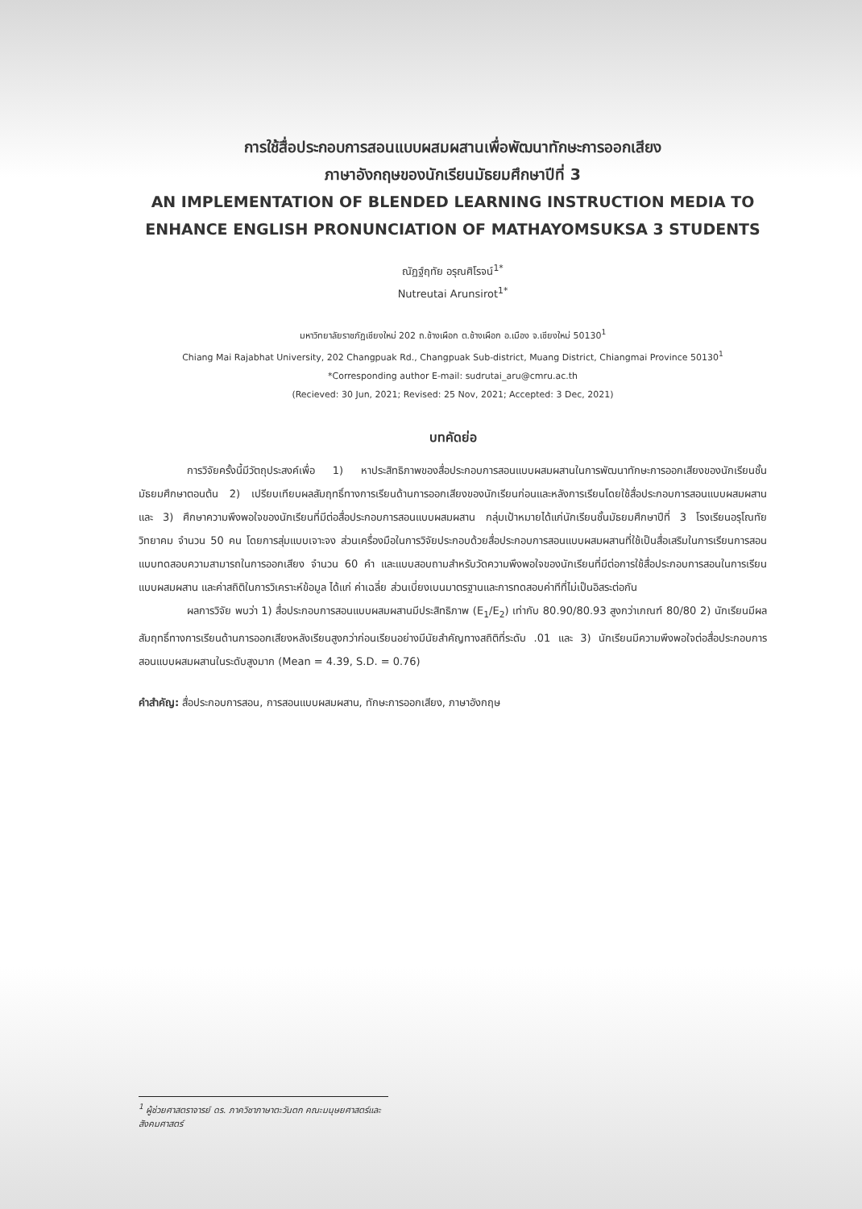การใช้สื่อประกอบการสอนแบบผสมผสานเพื่อพัฒนาทักษะการออกเสียง
ภาษาอังกฤษของนักเรียนมัธยมศึกษาปีที่ 3
AN IMPLEMENTATION OF BLENDED LEARNING INSTRUCTION MEDIA TO
ENHANCE ENGLISH PRONUNCIATION OF MATHAYOMSUKSA 3 STUDENTS
ณัฏฐ์ฤทัย อรุณศิโรจน์<sup>1*</sup>
Nutreutai Arunsirot<sup>1*</sup>
มหาวิทยาลัยราชภัฏเชียงใหม่ 202 ถ.ช้างเผือก ต.ช้างเผือก อ.เมือง จ.เชียงใหม่ 50130<sup>1</sup>
Chiang Mai Rajabhat University, 202 Changpuak Rd., Changpuak Sub-district, Muang District, Chiangmai Province 50130<sup>1</sup>
*Corresponding author E-mail: sudrutai_aru@cmru.ac.th
(Recieved: 30 Jun, 2021; Revised: 25 Nov, 2021; Accepted: 3 Dec, 2021)
บทคัดย่อ
การวิจัยครั้งนี้มีวัตถุประสงค์เพื่อ 1) หาประสิทธิภาพของสื่อประกอบการสอนแบบผสมผสานในการพัฒนาทักษะการออกเสียงของนักเรียนชั้นมัธยมศึกษาตอนต้น 2) เปรียบเทียบผลสัมฤทธิ์ทางการเรียนด้านการออกเสียงของนักเรียนก่อนและหลังการเรียนโดยใช้สื่อประกอบการสอนแบบผสมผสาน และ 3) ศึกษาความพึงพอใจของนักเรียนที่มีต่อสื่อประกอบการสอนแบบผสมผสาน กลุ่มเป้าหมายได้แก่นักเรียนชั้นมัธยมศึกษาปีที่ 3 โรงเรียนอรุโณทัยวิทยาคม จำนวน 50 คน โดยการสุ่มแบบเจาะจง ส่วนเครื่องมือในการวิจัยประกอบด้วยสื่อประกอบการสอนแบบผสมผสานที่ใช้เป็นสื่อเสริมในการเรียนการสอน แบบทดสอบความสามารถในการออกเสียง จำนวน 60 คำ และแบบสอบถามสำหรับวัดความพึงพอใจของนักเรียนที่มีต่อการใช้สื่อประกอบการสอนในการเรียนแบบผสมผสาน และค่าสถิติในการวิเคราะห์ข้อมูล ได้แก่ ค่าเฉลี่ย ส่วนเบี่ยงเบนมาตรฐานและการทดสอบค่าทีที่ไม่เป็นอิสระต่อกัน
ผลการวิจัย พบว่า 1) สื่อประกอบการสอนแบบผสมผสานมีประสิทธิภาพ (E<sub>1</sub>/E<sub>2</sub>) เท่ากับ 80.90/80.93 สูงกว่าเกณฑ์ 80/80 2) นักเรียนมีผลสัมฤทธิ์ทางการเรียนด้านการออกเสียงหลังเรียนสูงกว่าก่อนเรียนอย่างมีนัยสำคัญทางสถิติที่ระดับ .01 และ 3) นักเรียนมีความพึงพอใจต่อสื่อประกอบการสอนแบบผสมผสานในระดับสูงมาก (Mean = 4.39, S.D. = 0.76)
คำสำคัญ: สื่อประกอบการสอน, การสอนแบบผสมผสาน, ทักษะการออกเสียง, ภาษาอังกฤษ
<sup>1</sup> ผู้ช่วยศาสตราจารย์ ดร. ภาควิชาภาษาตะวันตก คณะมนุษยศาสตร์และสังคมศาสตร์